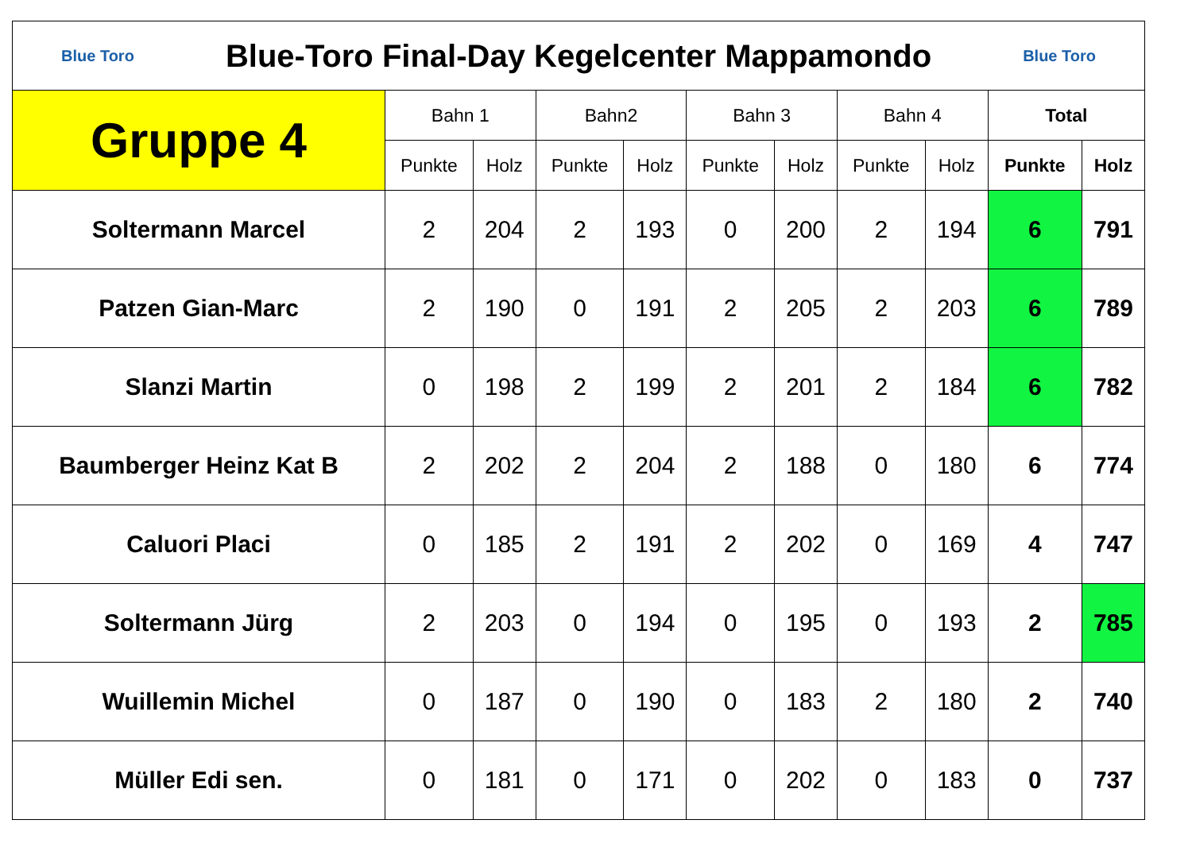| Blue Toro Blue-Toro Final-Day Kegelcenter Mappamondo Blue Toro | | | | | | | | | | |
| Gruppe 4 | Bahn 1 | | Bahn2 | | Bahn 3 | | Bahn 4 | | Total | |
| | Punkte | Holz | Punkte | Holz | Punkte | Holz | Punkte | Holz | Punkte | Holz |
| Soltermann Marcel | 2 | 204 | 2 | 193 | 0 | 200 | 2 | 194 | 6 | 791 |
| Patzen Gian-Marc | 2 | 190 | 0 | 191 | 2 | 205 | 2 | 203 | 6 | 789 |
| Slanzi Martin | 0 | 198 | 2 | 199 | 2 | 201 | 2 | 184 | 6 | 782 |
| Baumberger Heinz Kat B | 2 | 202 | 2 | 204 | 2 | 188 | 0 | 180 | 6 | 774 |
| Caluori Placi | 0 | 185 | 2 | 191 | 2 | 202 | 0 | 169 | 4 | 747 |
| Soltermann Jürg | 2 | 203 | 0 | 194 | 0 | 195 | 0 | 193 | 2 | 785 |
| Wuillemin Michel | 0 | 187 | 0 | 190 | 0 | 183 | 2 | 180 | 2 | 740 |
| Müller Edi sen. | 0 | 181 | 0 | 171 | 0 | 202 | 0 | 183 | 0 | 737 |